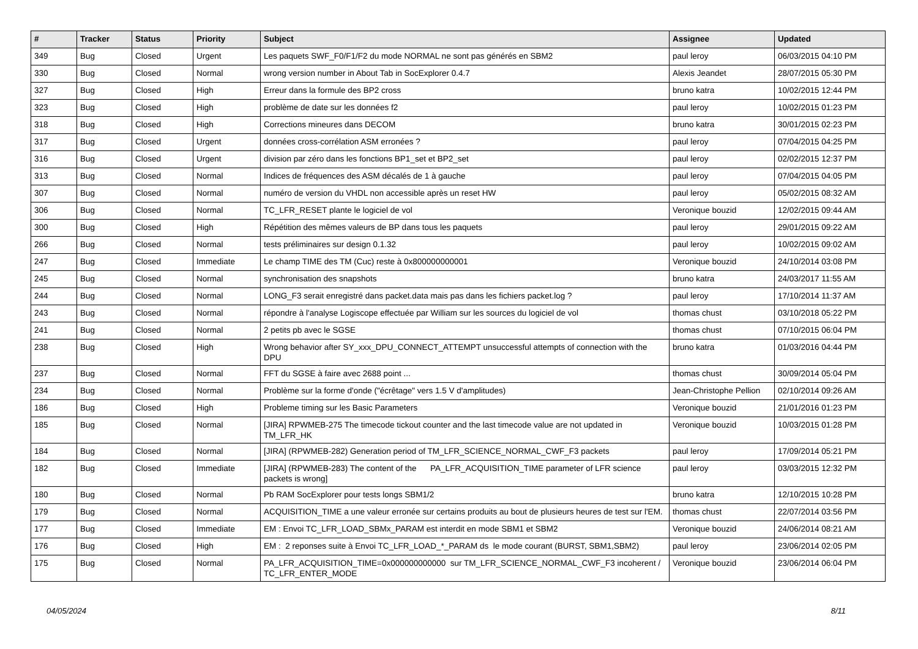| # | Tracker | Status | Priority | Subject | Assignee | Updated |
| --- | --- | --- | --- | --- | --- | --- |
| 349 | Bug | Closed | Urgent | Les paquets SWF_F0/F1/F2 du mode NORMAL ne sont pas générés en SBM2 | paul leroy | 06/03/2015 04:10 PM |
| 330 | Bug | Closed | Normal | wrong version number in About Tab in SocExplorer 0.4.7 | Alexis Jeandet | 28/07/2015 05:30 PM |
| 327 | Bug | Closed | High | Erreur dans la formule des BP2 cross | bruno katra | 10/02/2015 12:44 PM |
| 323 | Bug | Closed | High | problème de date sur les données f2 | paul leroy | 10/02/2015 01:23 PM |
| 318 | Bug | Closed | High | Corrections mineures dans DECOM | bruno katra | 30/01/2015 02:23 PM |
| 317 | Bug | Closed | Urgent | données cross-corrélation ASM erronées ? | paul leroy | 07/04/2015 04:25 PM |
| 316 | Bug | Closed | Urgent | division par zéro dans les fonctions BP1_set et BP2_set | paul leroy | 02/02/2015 12:37 PM |
| 313 | Bug | Closed | Normal | Indices de fréquences des ASM décalés de 1 à gauche | paul leroy | 07/04/2015 04:05 PM |
| 307 | Bug | Closed | Normal | numéro de version du VHDL non accessible après un reset HW | paul leroy | 05/02/2015 08:32 AM |
| 306 | Bug | Closed | Normal | TC_LFR_RESET plante le logiciel de vol | Veronique bouzid | 12/02/2015 09:44 AM |
| 300 | Bug | Closed | High | Répétition des mêmes valeurs de BP dans tous les paquets | paul leroy | 29/01/2015 09:22 AM |
| 266 | Bug | Closed | Normal | tests préliminaires sur design 0.1.32 | paul leroy | 10/02/2015 09:02 AM |
| 247 | Bug | Closed | Immediate | Le champ TIME des TM (Cuc) reste à 0x800000000001 | Veronique bouzid | 24/10/2014 03:08 PM |
| 245 | Bug | Closed | Normal | synchronisation des snapshots | bruno katra | 24/03/2017 11:55 AM |
| 244 | Bug | Closed | Normal | LONG_F3 serait enregistré dans packet.data mais pas dans les fichiers packet.log ? | paul leroy | 17/10/2014 11:37 AM |
| 243 | Bug | Closed | Normal | répondre à l'analyse Logiscope effectuée par William sur les sources du logiciel de vol | thomas chust | 03/10/2018 05:22 PM |
| 241 | Bug | Closed | Normal | 2 petits pb avec le SGSE | thomas chust | 07/10/2015 06:04 PM |
| 238 | Bug | Closed | High | Wrong behavior after SY_xxx_DPU_CONNECT_ATTEMPT unsuccessful attempts of connection with the DPU | bruno katra | 01/03/2016 04:44 PM |
| 237 | Bug | Closed | Normal | FFT du SGSE à faire avec 2688 point ... | thomas chust | 30/09/2014 05:04 PM |
| 234 | Bug | Closed | Normal | Problème sur la forme d'onde ("écrêtage" vers 1.5 V d'amplitudes) | Jean-Christophe Pellion | 02/10/2014 09:26 AM |
| 186 | Bug | Closed | High | Probleme timing sur les Basic Parameters | Veronique bouzid | 21/01/2016 01:23 PM |
| 185 | Bug | Closed | Normal | [JIRA] RPWMEB-275 The timecode tickout counter and the last timecode value are not updated in TM_LFR_HK | Veronique bouzid | 10/03/2015 01:28 PM |
| 184 | Bug | Closed | Normal | [JIRA] (RPWMEB-282) Generation period of TM_LFR_SCIENCE_NORMAL_CWF_F3 packets | paul leroy | 17/09/2014 05:21 PM |
| 182 | Bug | Closed | Immediate | [JIRA] (RPWMEB-283) The content of the PA_LFR_ACQUISITION_TIME parameter of LFR science packets is wrong] | paul leroy | 03/03/2015 12:32 PM |
| 180 | Bug | Closed | Normal | Pb RAM SocExplorer pour tests longs SBM1/2 | bruno katra | 12/10/2015 10:28 PM |
| 179 | Bug | Closed | Normal | ACQUISITION_TIME a une valeur erronée sur certains produits au bout de plusieurs heures de test sur l'EM. | thomas chust | 22/07/2014 03:56 PM |
| 177 | Bug | Closed | Immediate | EM : Envoi TC_LFR_LOAD_SBMx_PARAM est interdit en mode SBM1 et SBM2 | Veronique bouzid | 24/06/2014 08:21 AM |
| 176 | Bug | Closed | High | EM : 2 reponses suite à Envoi TC_LFR_LOAD_*_PARAM ds le mode courant (BURST, SBM1,SBM2) | paul leroy | 23/06/2014 02:05 PM |
| 175 | Bug | Closed | Normal | PA_LFR_ACQUISITION_TIME=0x000000000000 sur TM_LFR_SCIENCE_NORMAL_CWF_F3 incoherent / TC_LFR_ENTER_MODE | Veronique bouzid | 23/06/2014 06:04 PM |
04/05/2024 8/11